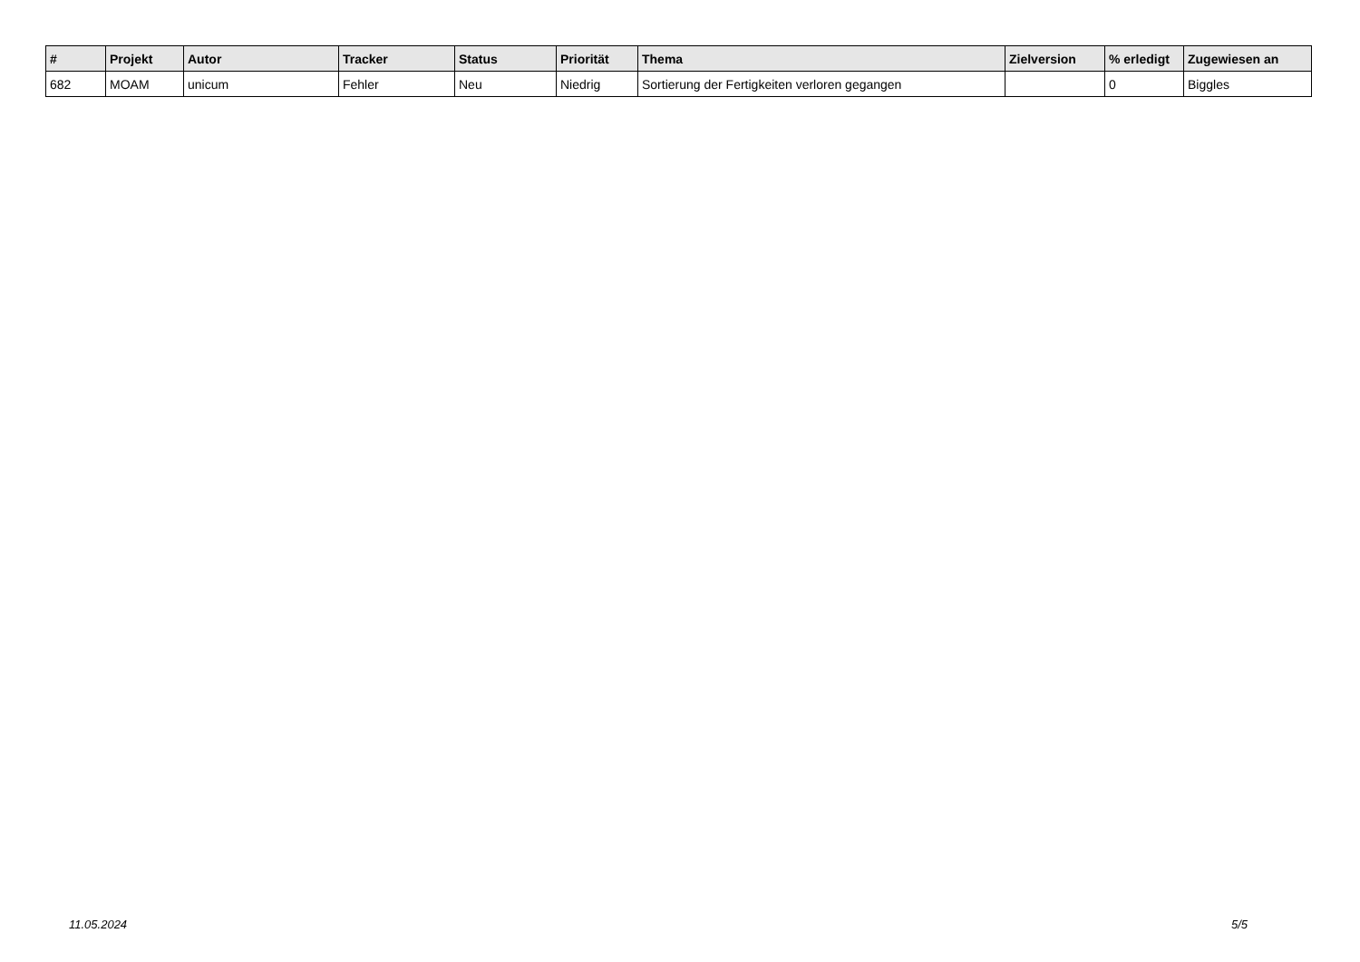| # | Projekt | Autor | Tracker | Status | Priorität | Thema | Zielversion | % erledigt | Zugewiesen an |
| --- | --- | --- | --- | --- | --- | --- | --- | --- | --- |
| 682 | MOAM | unicum | Fehler | Neu | Niedrig | Sortierung der Fertigkeiten verloren gegangen | | 0 | Biggles |
11.05.2024 5/5